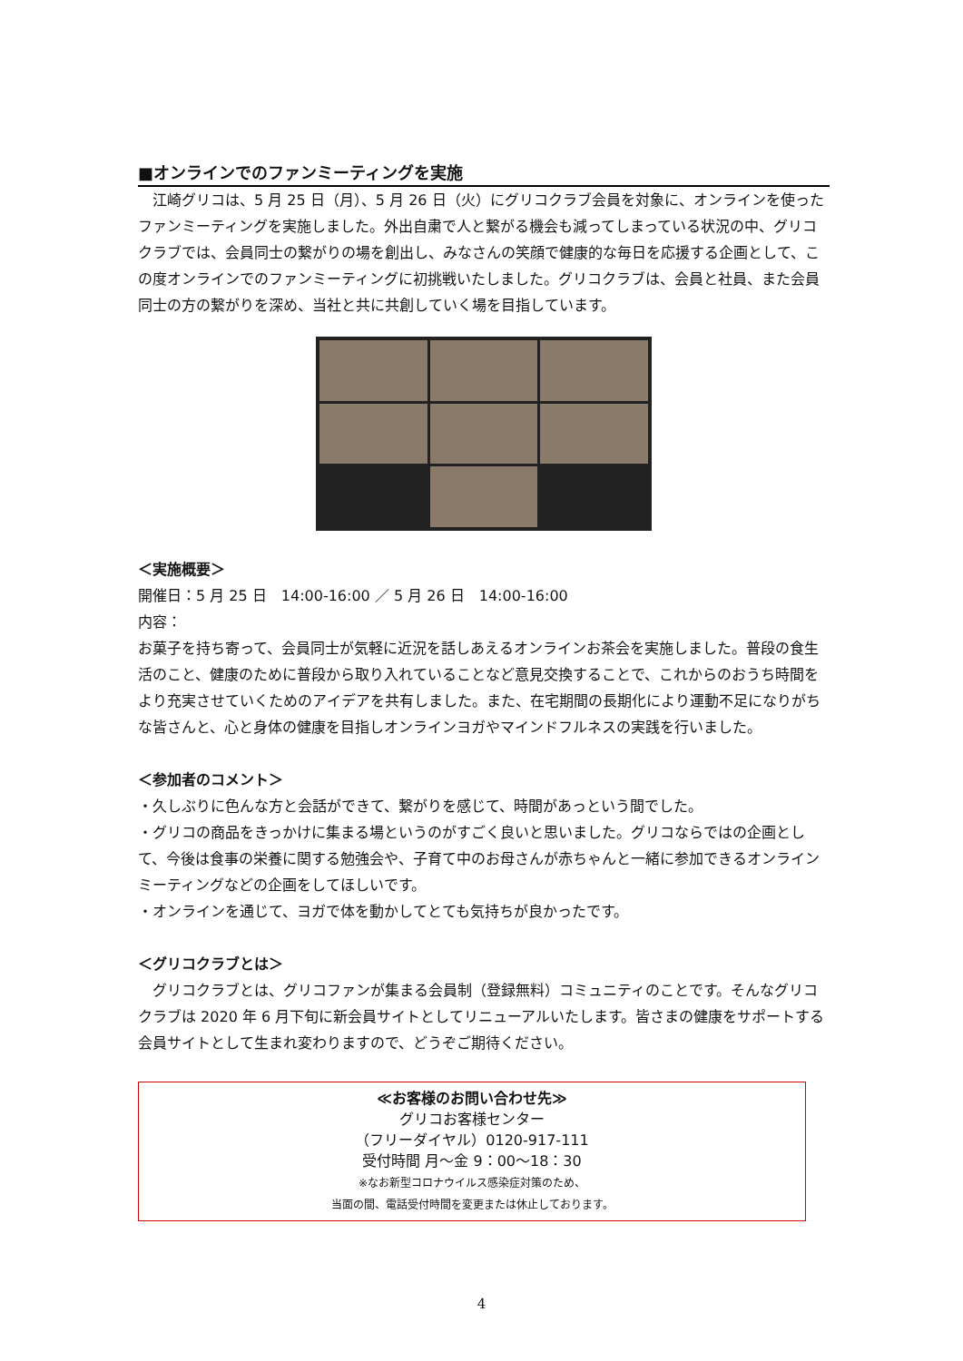■オンラインでのファンミーティングを実施
　江崎グリコは、5 月 25 日（月）、5 月 26 日（火）にグリコクラブ会員を対象に、オンラインを使ったファンミーティングを実施しました。外出自粛で人と繋がる機会も減ってしまっている状況の中、グリコクラブでは、会員同士の繋がりの場を創出し、みなさんの笑顔で健康的な毎日を応援する企画として、この度オンラインでのファンミーティングに初挑戦いたしました。グリコクラブは、会員と社員、また会員同士の方の繋がりを深め、当社と共に共創していく場を目指しています。
＜実施概要＞
開催日：5 月 25 日　14:00-16:00 ／ 5 月 26 日　14:00-16:00
内容：
お菓子を持ち寄って、会員同士が気軽に近況を話しあえるオンラインお茶会を実施しました。普段の食生活のこと、健康のために普段から取り入れていることなど意見交換することで、これからのおうち時間をより充実させていくためのアイデアを共有しました。また、在宅期間の長期化により運動不足になりがちな皆さんと、心と身体の健康を目指しオンラインヨガやマインドフルネスの実践を行いました。
＜参加者のコメント＞
・久しぶりに色んな方と会話ができて、繋がりを感じて、時間があっという間でした。
・グリコの商品をきっかけに集まる場というのがすごく良いと思いました。グリコならではの企画として、今後は食事の栄養に関する勉強会や、子育て中のお母さんが赤ちゃんと一緒に参加できるオンラインミーティングなどの企画をしてほしいです。
・オンラインを通じて、ヨガで体を動かしてとても気持ちが良かったです。
＜グリコクラブとは＞
　グリコクラブとは、グリコファンが集まる会員制（登録無料）コミュニティのことです。そんなグリコクラブは 2020 年 6 月下旬に新会員サイトとしてリニューアルいたします。皆さまの健康をサポートする会員サイトとして生まれ変わりますので、どうぞご期待ください。
≪お客様のお問い合わせ先≫
グリコお客様センター
（フリーダイヤル）0120-917-111
受付時間 月～金 9：00～18：30
※なお新型コロナウイルス感染症対策のため、
当面の間、電話受付時間を変更または休止しております。
4